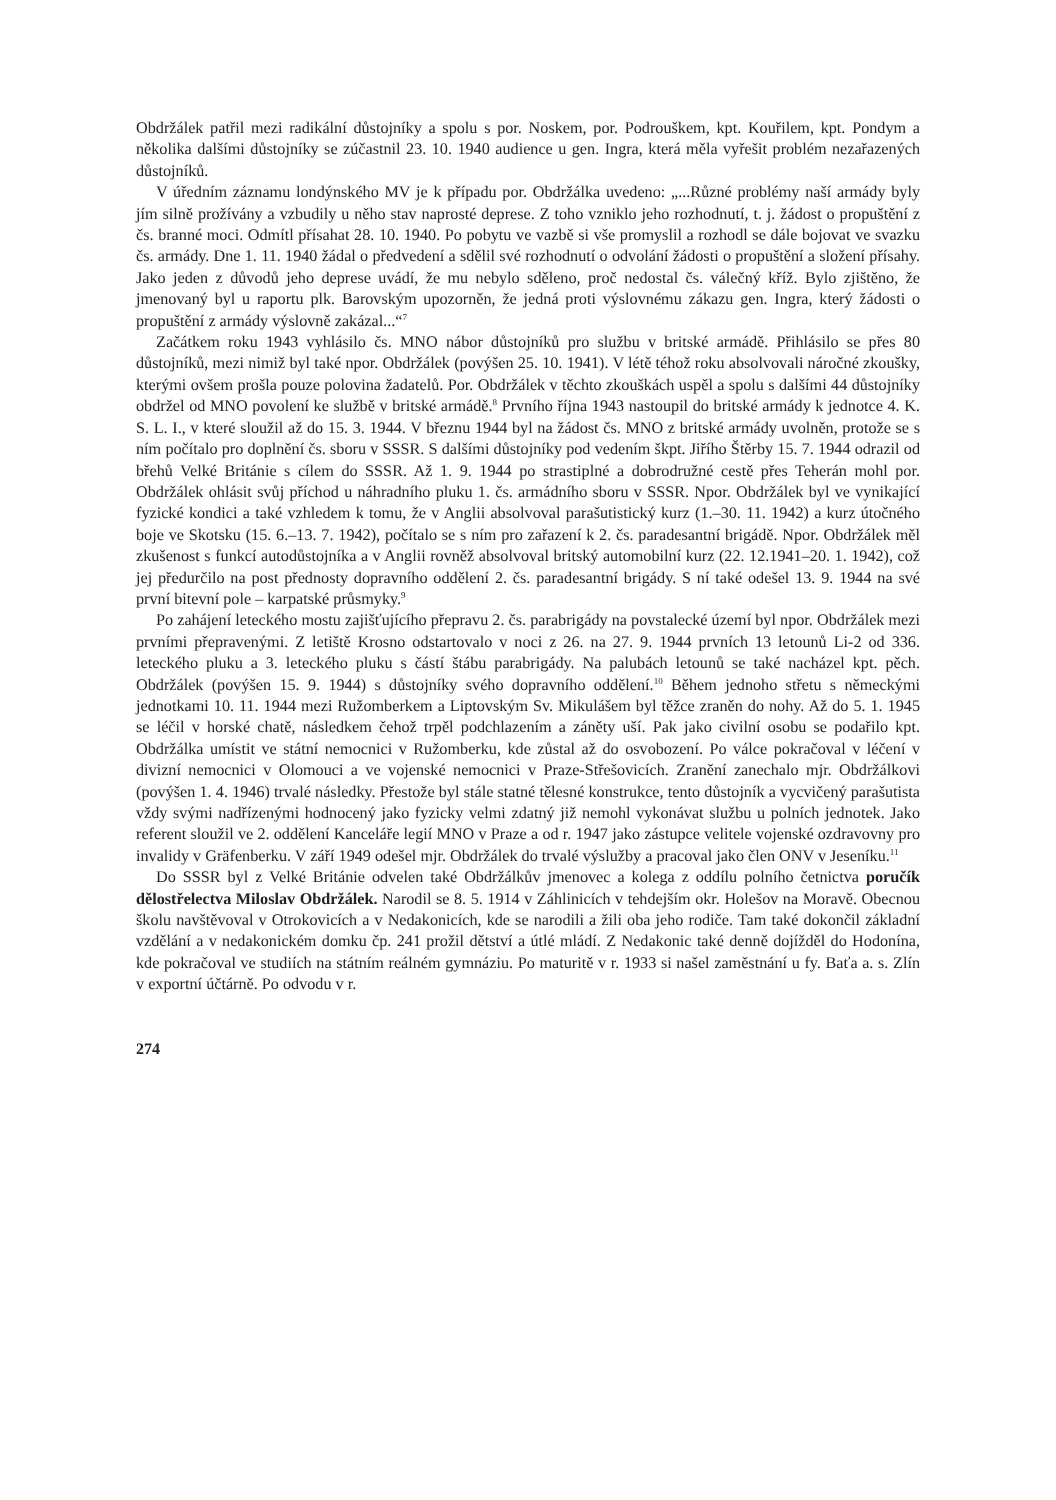Obdržálek patřil mezi radikální důstojníky a spolu s por. Noskem, por. Podrouškem, kpt. Kouřilem, kpt. Pondym a několika dalšími důstojníky se zúčastnil 23. 10. 1940 audience u gen. Ingra, která měla vyřešit problém nezařazených důstojníků.
V úředním záznamu londýnského MV je k případu por. Obdržálka uvedeno: „...Různé problémy naší armády byly jím silně prožívány a vzbudily u něho stav naprosté deprese. Z toho vzniklo jeho rozhodnutí, t. j. žádost o propuštění z čs. branné moci. Odmítl přísahat 28. 10. 1940. Po pobytu ve vazbě si vše promyslil a rozhodl se dále bojovat ve svazku čs. armády. Dne 1. 11. 1940 žádal o předvedení a sdělil své rozhodnutí o odvolání žádosti o propuštění a složení přísahy. Jako jeden z důvodů jeho deprese uvádí, že mu nebylo sděleno, proč nedostal čs. válečný kříž. Bylo zjištěno, že jmenovaný byl u raportu plk. Barovským upozorněn, že jedná proti výslovnému zákazu gen. Ingra, který žádosti o propuštění z armády výslovně zakázal...“<sup>7</sup>
Začátkem roku 1943 vyhlásilo čs. MNO nábor důstojníků pro službu v britské armádě. Přihlásilo se přes 80 důstojníků, mezi nimiž byl také npor. Obdržálek (povýšen 25. 10. 1941). V létě téhož roku absolvovali náročné zkoušky, kterými ovšem prošla pouze polovina žadatelů. Por. Obdržálek v těchto zkouškách uspěl a spolu s dalšími 44 důstojníky obdržel od MNO povolení ke službě v britské armádě.<sup>8</sup> Prvního října 1943 nastoupil do britské armády k jednotce 4. K. S. L. I., v které sloužil až do 15. 3. 1944. V březnu 1944 byl na žádost čs. MNO z britské armády uvolněn, protože se s ním počítalo pro doplnění čs. sboru v SSSR. S dalšími důstojníky pod vedením škpt. Jiřího Štěrby 15. 7. 1944 odrazil od břehů Velké Británie s cílem do SSSR. Až 1. 9. 1944 po strastiplné a dobrodružné cestě přes Teherán mohl por. Obdržálek ohlásit svůj příchod u náhradního pluku 1. čs. armádního sboru v SSSR. Npor. Obdržálek byl ve vynikající fyzické kondici a také vzhledem k tomu, že v Anglii absolvoval parašutistický kurz (1.–30. 11. 1942) a kurz útočného boje ve Skotsku (15. 6.–13. 7. 1942), počítalo se s ním pro zařazení k 2. čs. paradesantní brigádě. Npor. Obdržálek měl zkušenost s funkcí autodůstojníka a v Anglii rovněž absolvoval britský automobilní kurz (22. 12.1941–20. 1. 1942), což jej předurčilo na post přednosty dopravního oddělení 2. čs. paradesantní brigády. S ní také odešel 13. 9. 1944 na své první bitevní pole – karpatské průsmyky.<sup>9</sup>
Po zahájení leteckého mostu zajišťujícího přepravu 2. čs. parabrigády na povstalecké území byl npor. Obdržálek mezi prvními přepravenými. Z letiště Krosno odstartovalo v noci z 26. na 27. 9. 1944 prvních 13 letounů Li-2 od 336. leteckého pluku a 3. leteckého pluku s částí štábu parabrigády. Na palubách letounů se také nacházel kpt. pěch. Obdržálek (povýšen 15. 9. 1944) s důstojníky svého dopravního oddělení.<sup>10</sup> Během jednoho střetu s německými jednotkami 10. 11. 1944 mezi Ružomberkem a Liptovským Sv. Mikulášem byl těžce zraněn do nohy. Až do 5. 1. 1945 se léčil v horské chatě, následkem čehož trpěl podchlazením a záněty uší. Pak jako civilní osobu se podařilo kpt. Obdržálka umístit ve státní nemocnici v Ružomberku, kde zůstal až do osvobození. Po válce pokračoval v léčení v divizní nemocnici v Olomouci a ve vojenské nemocnici v Praze-Střešovicích. Zranění zanechalo mjr. Obdržálkovi (povýšen 1. 4. 1946) trvalé následky. Přestože byl stále statné tělesné konstrukce, tento důstojník a vycvičený parašutista vždy svými nadřízenými hodnocený jako fyzicky velmi zdatný již nemohl vykonávat službu u polních jednotek. Jako referent sloužil ve 2. oddělení Kanceláře legií MNO v Praze a od r. 1947 jako zástupce velitele vojenské ozdravovny pro invalidy v Gräfenberku. V září 1949 odešel mjr. Obdržálek do trvalé výslužby a pracoval jako člen ONV v Jeseníku.<sup>11</sup>
Do SSSR byl z Velké Británie odvelen také Obdržálkův jmenovec a kolega z oddílu polního četnictva poručík dělostřelectva Miloslav Obdržálek. Narodil se 8. 5. 1914 v Záhlinicích v tehdejším okr. Holešov na Moravě. Obecnou školu navštěvoval v Otrokovicích a v Nedakonicích, kde se narodili a žili oba jeho rodiče. Tam také dokončil základní vzdělání a v nedakonickém domku čp. 241 prožil dětství a útlé mládí. Z Nedakonic také denně dojížděl do Hodonína, kde pokračoval ve studiích na státním reálném gymnáziu. Po maturitě v r. 1933 si našel zaměstnání u fy. Baťa a. s. Zlín v exportní účtárně. Po odvodu v r.
274